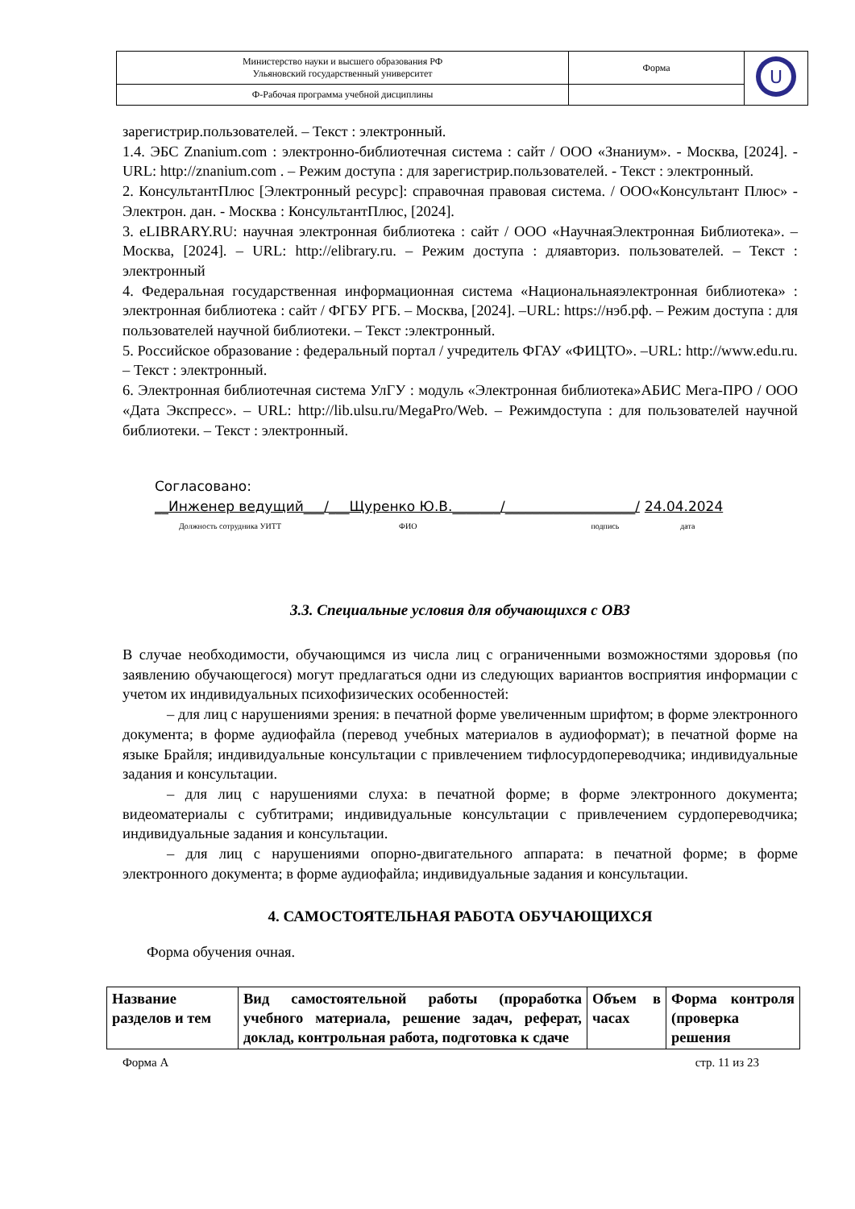| Министерство науки и высшего образования РФ Ульяновский государственный университет | Форма | U |
| Ф-Рабочая программа учебной дисциплины | | |
зарегистрир.пользователей. – Текст : электронный.
1.4. ЭБС Znanium.com : электронно-библиотечная система : сайт / ООО «Знаниум». - Москва, [2024]. - URL: http://znanium.com . – Режим доступа : для зарегистрир.пользователей. - Текст : электронный.
2. КонсультантПлюс [Электронный ресурс]: справочная правовая система. / ООО«Консультант Плюс» - Электрон. дан. - Москва : КонсультантПлюс, [2024].
3. eLIBRARY.RU: научная электронная библиотека : сайт / ООО «НаучнаяЭлектронная Библиотека». – Москва, [2024]. – URL: http://elibrary.ru. – Режим доступа : дляавториз. пользователей. – Текст : электронный
4. Федеральная государственная информационная система «Национальнаяэлектронная библиотека» : электронная библиотека : сайт / ФГБУ РГБ. – Москва, [2024]. –URL: https://нэб.рф. – Режим доступа : для пользователей научной библиотеки. – Текст :электронный.
5. Российское образование : федеральный портал / учредитель ФГАУ «ФИЦТО». –URL: http://www.edu.ru. – Текст : электронный.
6. Электронная библиотечная система УлГУ : модуль «Электронная библиотека»АБИС Мега-ПРО / ООО «Дата Экспресс». – URL: http://lib.ulsu.ru/MegaPro/Web. – Режимдоступа : для пользователей научной библиотеки. – Текст : электронный.
Согласовано:
__Инженер ведущий___/___Щуренко Ю.В._______/___________________/ 24.04.2024
Должность сотрудника УИТТ ФИО подпись дата
3.3. Специальные условия для обучающихся с ОВЗ
В случае необходимости, обучающимся из числа лиц с ограниченными возможностями здоровья (по заявлению обучающегося) могут предлагаться одни из следующих вариантов восприятия информации с учетом их индивидуальных психофизических особенностей:
– для лиц с нарушениями зрения: в печатной форме увеличенным шрифтом; в форме электронного документа; в форме аудиофайла (перевод учебных материалов в аудиоформат); в печатной форме на языке Брайля; индивидуальные консультации с привлечением тифлосурдопереводчика; индивидуальные задания и консультации.
– для лиц с нарушениями слуха: в печатной форме; в форме электронного документа; видеоматериалы с субтитрами; индивидуальные консультации с привлечением сурдопереводчика; индивидуальные задания и консультации.
– для лиц с нарушениями опорно-двигательного аппарата: в печатной форме; в форме электронного документа; в форме аудиофайла; индивидуальные задания и консультации.
4. САМОСТОЯТЕЛЬНАЯ РАБОТА ОБУЧАЮЩИХСЯ
Форма обучения очная.
| Название разделов и тем | Вид самостоятельной работы (проработка учебного материала, решение задач, реферат, доклад, контрольная работа, подготовка к сдаче | Объем в часах | Форма контроля (проверка решения |
| --- | --- | --- | --- |
Форма А стр. 11 из 23